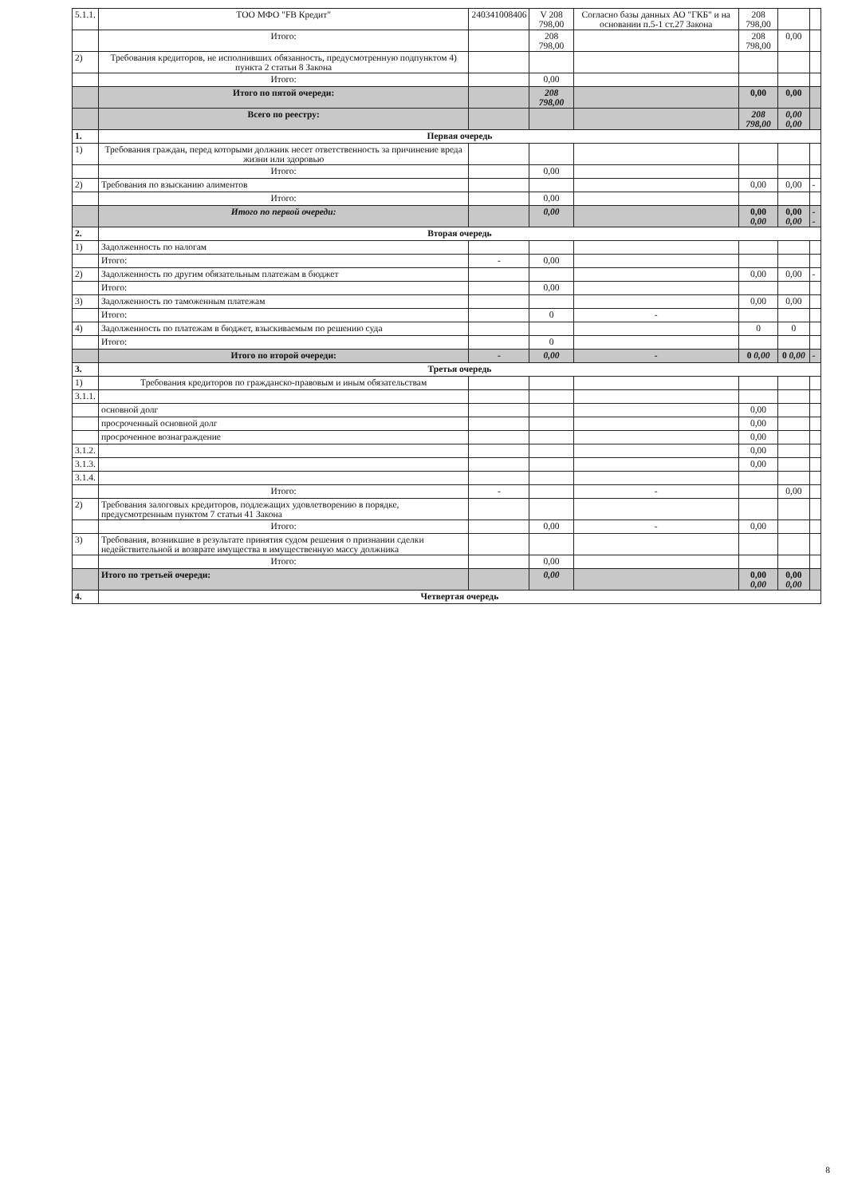| 5.1.1. | ТОО МФО "FB Кредит" | 240341008406 | V 208 798,00 | Согласно базы данных АО "ГКБ" и на основании п.5-1 ст.27 Закона | 208 798,00 | | |
| | Итого: | | 208 798,00 | | 208 798,00 | 0,00 | |
| 2) | Требования кредиторов, не исполнивших обязанность, предусмотренную подпунктом 4) пункта 2 статьи 8 Закона | | | | | | |
| | Итого: | | 0,00 | | | | |
| | Итого по пятой очереди: | | 208 798,00 | | 0,00 | 0,00 | |
| | Всего по реестру: | | | | 208 798,00 | 0,00 0,00 | |
| 1. | Первая очередь | | | | | | |
| 1) | Требования граждан, перед которыми должник несет ответственность за причинение вреда жизни или здоровью | | | | | | |
| | Итого: | | 0,00 | | | | |
| 2) | Требования по взысканию алиментов | | | | 0,00 | 0,00 | - |
| | Итого: | | 0,00 | | | | |
| | Итого по первой очереди: | | 0,00 | | 0,00 0,00 | 0,00 0,00 | - - |
| 2. | Вторая очередь | | | | | | |
| 1) | Задолженность по налогам | | | | | | |
| | Итого: | - | 0,00 | | | | |
| 2) | Задолженность по другим обязательным платежам в бюджет | | | | 0,00 | 0,00 | - |
| | Итого: | | 0,00 | | | | |
| 3) | Задолженность по таможенным платежам | | | | 0,00 | 0,00 | |
| | Итого: | | 0 | - | | | |
| 4) | Задолженность по платежам в бюджет, взыскиваемым по решению суда | | | | 0 | 0 | |
| | Итого: | | 0 | | | | |
| | Итого по второй очереди: | - | 0,00 | - | 0 0,00 | 0 0,00 | - |
| 3. | Третья очередь | | | | | | |
| 1) | Требования кредиторов по гражданско-правовым и иным обязательствам | | | | | | |
| 3.1.1. | | | | | | | |
| | основной долг | | | | 0,00 | | |
| | просроченный основной долг | | | | 0,00 | | |
| | просроченное вознаграждение | | | | 0,00 | | |
| 3.1.2. | | | | | 0,00 | | |
| 3.1.3. | | | | | 0,00 | | |
| 3.1.4. | | | | | | | |
| | Итого: | - | | - | | 0,00 | |
| 2) | Требования залоговых кредиторов, подлежащих удовлетворению в порядке, предусмотренным пунктом 7 статьи 41 Закона | | | | | | |
| | Итого: | | 0,00 | - | 0,00 | | |
| 3) | Требования, возникшие в результате принятия судом решения о признании сделки недействительной и возврате имущества в имущественную массу должника | | | | | | |
| | Итого: | | 0,00 | | | | |
| | Итого по третьей очереди: | | 0,00 | | 0,00 0,00 | 0,00 0,00 | |
| 4. | Четвертая очередь | | | | | | |
8